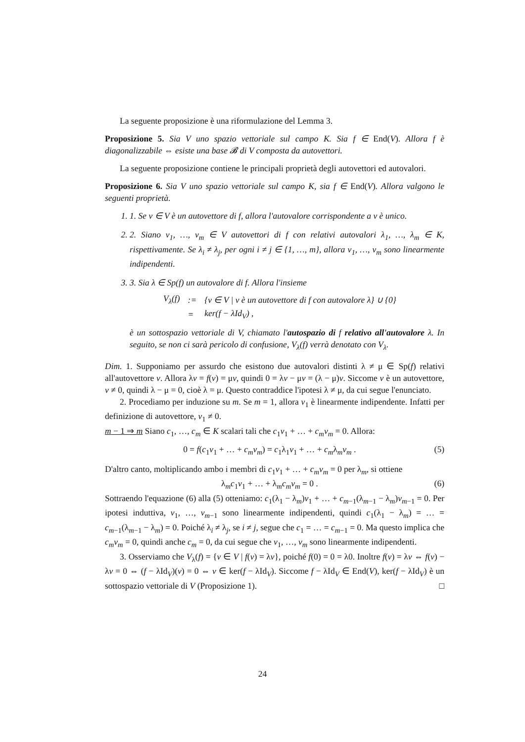La seguente proposizione è una riformulazione del Lemma 3.
Proposizione 5. Sia V uno spazio vettoriale sul campo K. Sia f ∈ End(V). Allora f è diagonalizzabile ⇔ esiste una base 𝓑 di V composta da autovettori.
La seguente proposizione contiene le principali proprietà degli autovettori ed autovalori.
Proposizione 6. Sia V uno spazio vettoriale sul campo K, sia f ∈ End(V). Allora valgono le seguenti proprietà.
1. 1. Se v ∈ V è un autovettore di f, allora l'autovalore corrispondente a v è unico.
2. 2. Siano v<sub>1</sub>, …, v<sub>m</sub> ∈ V autovettori di f con relativi autovalori λ<sub>1</sub>, …, λ<sub>m</sub> ∈ K, rispettivamente. Se λ<sub>i</sub> ≠ λ<sub>j</sub>, per ogni i ≠ j ∈ {1, …, m}, allora v<sub>1</sub>, …, v<sub>m</sub> sono linearmente indipendenti.
3. 3. Sia λ ∈ Sp(f) un autovalore di f. Allora l'insieme
| V<sub>λ</sub>(f) | := | {v ∈ V / v è un autovettore di f con autovalore λ} ∪ {0} |
| | = | ker(f − λId<sub>V</sub>) , |
è un sottospazio vettoriale di V, chiamato l'autospazio di f relativo all'autovalore λ. In seguito, se non ci sarà pericolo di confusione, V<sub>λ</sub>(f) verrà denotato con V<sub>λ</sub>.
Dim. 1. Supponiamo per assurdo che esistono due autovalori distinti λ ≠ μ ∈ Sp(f) relativi all'autovettore v. Allora λv = f(v) = μv, quindi 0 = λv − μv = (λ − μ)v. Siccome v è un autovettore, v ≠ 0, quindi λ − μ = 0, cioè λ = μ. Questo contraddice l'ipotesi λ ≠ μ, da cui segue l'enunciato.
2. Procediamo per induzione su m. Se m = 1, allora v<sub>1</sub> è linearmente indipendente. Infatti per definizione di autovettore, v<sub>1</sub> ≠ 0.
m − 1 ⇒ m Siano c<sub>1</sub>, …, c<sub>m</sub> ∈ K scalari tali che c<sub>1</sub>v<sub>1</sub> + … + c<sub>m</sub>v<sub>m</sub> = 0. Allora:
0 = f(c<sub>1</sub>v<sub>1</sub> + … + c<sub>m</sub>v<sub>m</sub>) = c<sub>1</sub>λ<sub>1</sub>v<sub>1</sub> + … + c<sub>m</sub>λ<sub>m</sub>v<sub>m</sub> . (5)
D'altro canto, moltiplicando ambo i membri di c<sub>1</sub>v<sub>1</sub> + … + c<sub>m</sub>v<sub>m</sub> = 0 per λ<sub>m</sub>, si ottiene
λ<sub>m</sub>c<sub>1</sub>v<sub>1</sub> + … + λ<sub>m</sub>c<sub>m</sub>v<sub>m</sub> = 0 . (6)
Sottraendo l'equazione (6) alla (5) otteniamo: c<sub>1</sub>(λ<sub>1</sub> − λ<sub>m</sub>)v<sub>1</sub> + … + c<sub>m−1</sub>(λ<sub>m−1</sub> − λ<sub>m</sub>)v<sub>m−1</sub> = 0. Per ipotesi induttiva, v<sub>1</sub>, …, v<sub>m−1</sub> sono linearmente indipendenti, quindi c<sub>1</sub>(λ<sub>1</sub> − λ<sub>m</sub>) = … = c<sub>m−1</sub>(λ<sub>m−1</sub> − λ<sub>m</sub>) = 0. Poiché λ<sub>i</sub> ≠ λ<sub>j</sub>, se i ≠ j, segue che c<sub>1</sub> = … = c<sub>m−1</sub> = 0. Ma questo implica che c<sub>m</sub>v<sub>m</sub> = 0, quindi anche c<sub>m</sub> = 0, da cui segue che v<sub>1</sub>, …, v<sub>m</sub> sono linearmente indipendenti.
3. Osserviamo che V<sub>λ</sub>(f) = {v ∈ V | f(v) = λv}, poiché f(0) = 0 = λ0. Inoltre f(v) = λv ⇔ f(v) − λv = 0 ⇔ (f − λId<sub>V</sub>)(v) = 0 ⇔ v ∈ ker(f − λId<sub>V</sub>). Siccome f − λId<sub>V</sub> ∈ End(V), ker(f − λId<sub>V</sub>) è un sottospazio vettoriale di V (Proposizione 1). □
24